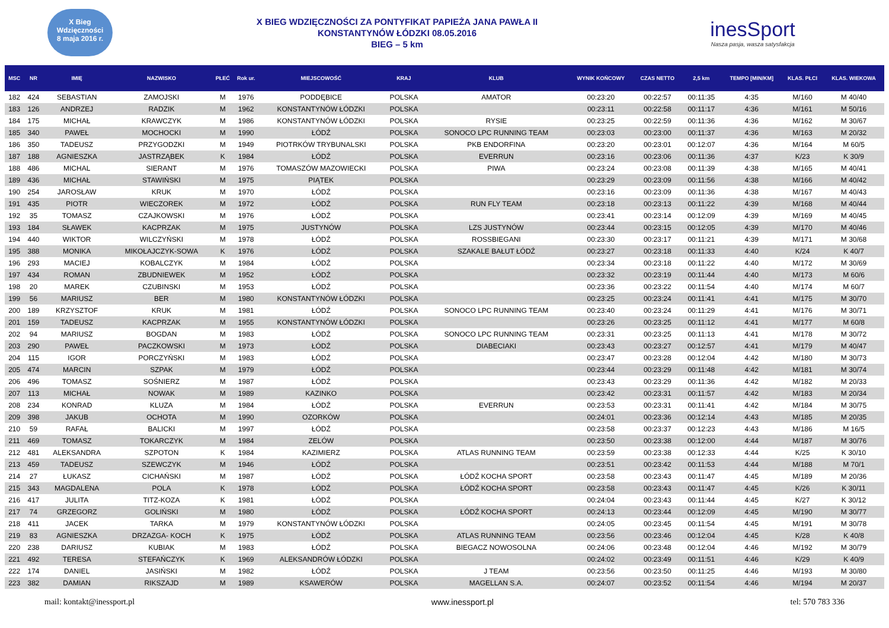X Bieg Wdzięczności
8 maja 2016 r.
X BIEG WDZIĘCZNOŚCI ZA PONTYFIKAT PAPIEŻA JANA PAWŁA II
KONSTANTYNÓW ŁÓDZKI 08.05.2016
BIEG – 5 km
inesSport
Nasza pasja, wasza satysfakcja
| MSC | NR | IMIĘ | NAZWISKO | PŁEĆ | Rok ur. | MIEJSCOWOŚĆ | KRAJ | KLUB | WYNIK KOŃCOWY | CZAS NETTO | 2,5 km | TEMPO [MIN/KM] | KLAS. PŁCI | KLAS. WIEKOWA |
| --- | --- | --- | --- | --- | --- | --- | --- | --- | --- | --- | --- | --- | --- | --- |
| 182 | 424 | SEBASTIAN | ZAMOJSKI | M | 1976 | PODDĘBICE | POLSKA | AMATOR | 00:23:20 | 00:22:57 | 00:11:35 | 4:35 | M/160 | M 40/40 |
| 183 | 126 | ANDRZEJ | RADZIK | M | 1962 | KONSTANTYNÓW ŁÓDZKI | POLSKA | | 00:23:11 | 00:22:58 | 00:11:17 | 4:36 | M/161 | M 50/16 |
| 184 | 175 | MICHAŁ | KRAWCZYK | M | 1986 | KONSTANTYNÓW ŁÓDZKI | POLSKA | RYSIE | 00:23:25 | 00:22:59 | 00:11:36 | 4:36 | M/162 | M 30/67 |
| 185 | 340 | PAWEŁ | MOCHOCKI | M | 1990 | ŁÓDŹ | POLSKA | SONOCO LPC RUNNING TEAM | 00:23:03 | 00:23:00 | 00:11:37 | 4:36 | M/163 | M 20/32 |
| 186 | 350 | TADEUSZ | PRZYGODZKI | M | 1949 | PIOTRKÓW TRYBUNALSKI | POLSKA | PKB ENDORFINA | 00:23:20 | 00:23:01 | 00:12:07 | 4:36 | M/164 | M 60/5 |
| 187 | 188 | AGNIESZKA | JASTRZĄBEK | K | 1984 | ŁÓDŹ | POLSKA | EVERRUN | 00:23:16 | 00:23:06 | 00:11:36 | 4:37 | K/23 | K 30/9 |
| 188 | 486 | MICHAL | SIERANT | M | 1976 | TOMASZÓW MAZOWIECKI | POLSKA | PIWA | 00:23:24 | 00:23:08 | 00:11:39 | 4:38 | M/165 | M 40/41 |
| 189 | 436 | MICHAŁ | STAWIŃSKI | M | 1975 | PIĄTEK | POLSKA | | 00:23:29 | 00:23:09 | 00:11:56 | 4:38 | M/166 | M 40/42 |
| 190 | 254 | JAROSŁAW | KRUK | M | 1970 | ŁÓDŹ | POLSKA | | 00:23:16 | 00:23:09 | 00:11:36 | 4:38 | M/167 | M 40/43 |
| 191 | 435 | PIOTR | WIECZOREK | M | 1972 | ŁÓDŹ | POLSKA | RUN FLY TEAM | 00:23:18 | 00:23:13 | 00:11:22 | 4:39 | M/168 | M 40/44 |
| 192 | 35 | TOMASZ | CZAJKOWSKI | M | 1976 | ŁÓDŹ | POLSKA | | 00:23:41 | 00:23:14 | 00:12:09 | 4:39 | M/169 | M 40/45 |
| 193 | 184 | SŁAWEK | KACPRZAK | M | 1975 | JUSTYNÓW | POLSKA | LZS JUSTYNÓW | 00:23:44 | 00:23:15 | 00:12:05 | 4:39 | M/170 | M 40/46 |
| 194 | 440 | WIKTOR | WILCZYŃSKI | M | 1978 | ŁÓDŹ | POLSKA | ROSSBIEGANI | 00:23:30 | 00:23:17 | 00:11:21 | 4:39 | M/171 | M 30/68 |
| 195 | 388 | MONIKA | MIKOŁAJCZYK-SOWA | K | 1976 | ŁÓDŹ | POLSKA | SZAKALE BAŁUT ŁÓDŹ | 00:23:27 | 00:23:18 | 00:11:33 | 4:40 | K/24 | K 40/7 |
| 196 | 293 | MACIEJ | KOBALCZYK | M | 1984 | ŁÓDŹ | POLSKA | | 00:23:34 | 00:23:18 | 00:11:22 | 4:40 | M/172 | M 30/69 |
| 197 | 434 | ROMAN | ZBUDNIEWEK | M | 1952 | ŁÓDŹ | POLSKA | | 00:23:32 | 00:23:19 | 00:11:44 | 4:40 | M/173 | M 60/6 |
| 198 | 20 | MAREK | CZUBINSKI | M | 1953 | ŁÓDŹ | POLSKA | | 00:23:36 | 00:23:22 | 00:11:54 | 4:40 | M/174 | M 60/7 |
| 199 | 56 | MARIUSZ | BER | M | 1980 | KONSTANTYNÓW ŁÓDZKI | POLSKA | | 00:23:25 | 00:23:24 | 00:11:41 | 4:41 | M/175 | M 30/70 |
| 200 | 189 | KRZYSZTOF | KRUK | M | 1981 | ŁÓDŹ | POLSKA | SONOCO LPC RUNNING TEAM | 00:23:40 | 00:23:24 | 00:11:29 | 4:41 | M/176 | M 30/71 |
| 201 | 159 | TADEUSZ | KACPRZAK | M | 1955 | KONSTANTYNÓW ŁÓDZKI | POLSKA | | 00:23:26 | 00:23:25 | 00:11:12 | 4:41 | M/177 | M 60/8 |
| 202 | 94 | MARIUSZ | BOGDAN | M | 1983 | ŁÓDŹ | POLSKA | SONOCO LPC RUNNING TEAM | 00:23:31 | 00:23:25 | 00:11:13 | 4:41 | M/178 | M 30/72 |
| 203 | 290 | PAWEŁ | PACZKOWSKI | M | 1973 | ŁÓDŹ | POLSKA | DIABECIAKI | 00:23:43 | 00:23:27 | 00:12:57 | 4:41 | M/179 | M 40/47 |
| 204 | 115 | IGOR | PORCZYŃSKI | M | 1983 | ŁÓDŹ | POLSKA | | 00:23:47 | 00:23:28 | 00:12:04 | 4:42 | M/180 | M 30/73 |
| 205 | 474 | MARCIN | SZPAK | M | 1979 | ŁÓDŹ | POLSKA | | 00:23:44 | 00:23:29 | 00:11:48 | 4:42 | M/181 | M 30/74 |
| 206 | 496 | TOMASZ | SOŚNIERZ | M | 1987 | ŁÓDŹ | POLSKA | | 00:23:43 | 00:23:29 | 00:11:36 | 4:42 | M/182 | M 20/33 |
| 207 | 113 | MICHAŁ | NOWAK | M | 1989 | KAZINKO | POLSKA | | 00:23:42 | 00:23:31 | 00:11:57 | 4:42 | M/183 | M 20/34 |
| 208 | 234 | KONRAD | KLUZA | M | 1984 | ŁÓDŹ | POLSKA | EVERRUN | 00:23:53 | 00:23:31 | 00:11:41 | 4:42 | M/184 | M 30/75 |
| 209 | 398 | JAKUB | OCHOTA | M | 1990 | OZORKÓW | POLSKA | | 00:24:01 | 00:23:36 | 00:12:14 | 4:43 | M/185 | M 20/35 |
| 210 | 59 | RAFAŁ | BALICKI | M | 1997 | ŁÓDŹ | POLSKA | | 00:23:58 | 00:23:37 | 00:12:23 | 4:43 | M/186 | M 16/5 |
| 211 | 469 | TOMASZ | TOKARCZYK | M | 1984 | ZELÓW | POLSKA | | 00:23:50 | 00:23:38 | 00:12:00 | 4:44 | M/187 | M 30/76 |
| 212 | 481 | ALEKSANDRA | SZPOTON | K | 1984 | KAZIMIERZ | POLSKA | ATLAS RUNNING TEAM | 00:23:59 | 00:23:38 | 00:12:33 | 4:44 | K/25 | K 30/10 |
| 213 | 459 | TADEUSZ | SZEWCZYK | M | 1946 | ŁÓDŹ | POLSKA | | 00:23:51 | 00:23:42 | 00:11:53 | 4:44 | M/188 | M 70/1 |
| 214 | 27 | ŁUKASZ | CICHAŃSKI | M | 1987 | ŁÓDŹ | POLSKA | ŁÓDŹ KOCHA SPORT | 00:23:58 | 00:23:43 | 00:11:47 | 4:45 | M/189 | M 20/36 |
| 215 | 343 | MAGDALENA | POLA | K | 1978 | ŁÓDŹ | POLSKA | ŁÓDŹ KOCHA SPORT | 00:23:58 | 00:23:43 | 00:11:47 | 4:45 | K/26 | K 30/11 |
| 216 | 417 | JULITA | TITZ-KOZA | K | 1981 | ŁÓDŹ | POLSKA | | 00:24:04 | 00:23:43 | 00:11:44 | 4:45 | K/27 | K 30/12 |
| 217 | 74 | GRZEGORZ | GOLIŃSKI | M | 1980 | ŁÓDŹ | POLSKA | ŁÓDŹ KOCHA SPORT | 00:24:13 | 00:23:44 | 00:12:09 | 4:45 | M/190 | M 30/77 |
| 218 | 411 | JACEK | TARKA | M | 1979 | KONSTANTYNÓW ŁÓDZKI | POLSKA | | 00:24:05 | 00:23:45 | 00:11:54 | 4:45 | M/191 | M 30/78 |
| 219 | 83 | AGNIESZKA | DRZAZGA- KOCH | K | 1975 | ŁÓDŹ | POLSKA | ATLAS RUNNING TEAM | 00:23:56 | 00:23:46 | 00:12:04 | 4:45 | K/28 | K 40/8 |
| 220 | 238 | DARIUSZ | KUBIAK | M | 1983 | ŁÓDŹ | POLSKA | BIEGACZ NOWOSOLNA | 00:24:06 | 00:23:48 | 00:12:04 | 4:46 | M/192 | M 30/79 |
| 221 | 492 | TERESA | STEFAŃCZYK | K | 1969 | ALEKSANDRÓW ŁÓDZKI | POLSKA | | 00:24:02 | 00:23:49 | 00:11:51 | 4:46 | K/29 | K 40/9 |
| 222 | 174 | DANIEL | JASIŃSKI | M | 1982 | ŁÓDŹ | POLSKA | J TEAM | 00:23:56 | 00:23:50 | 00:11:25 | 4:46 | M/193 | M 30/80 |
| 223 | 382 | DAMIAN | RIKSZAJD | M | 1989 | KSAWERÓW | POLSKA | MAGELLAN S.A. | 00:24:07 | 00:23:52 | 00:11:54 | 4:46 | M/194 | M 20/37 |
mail: kontakt@inessport.pl www.inessport.pl tel: 570 783 336